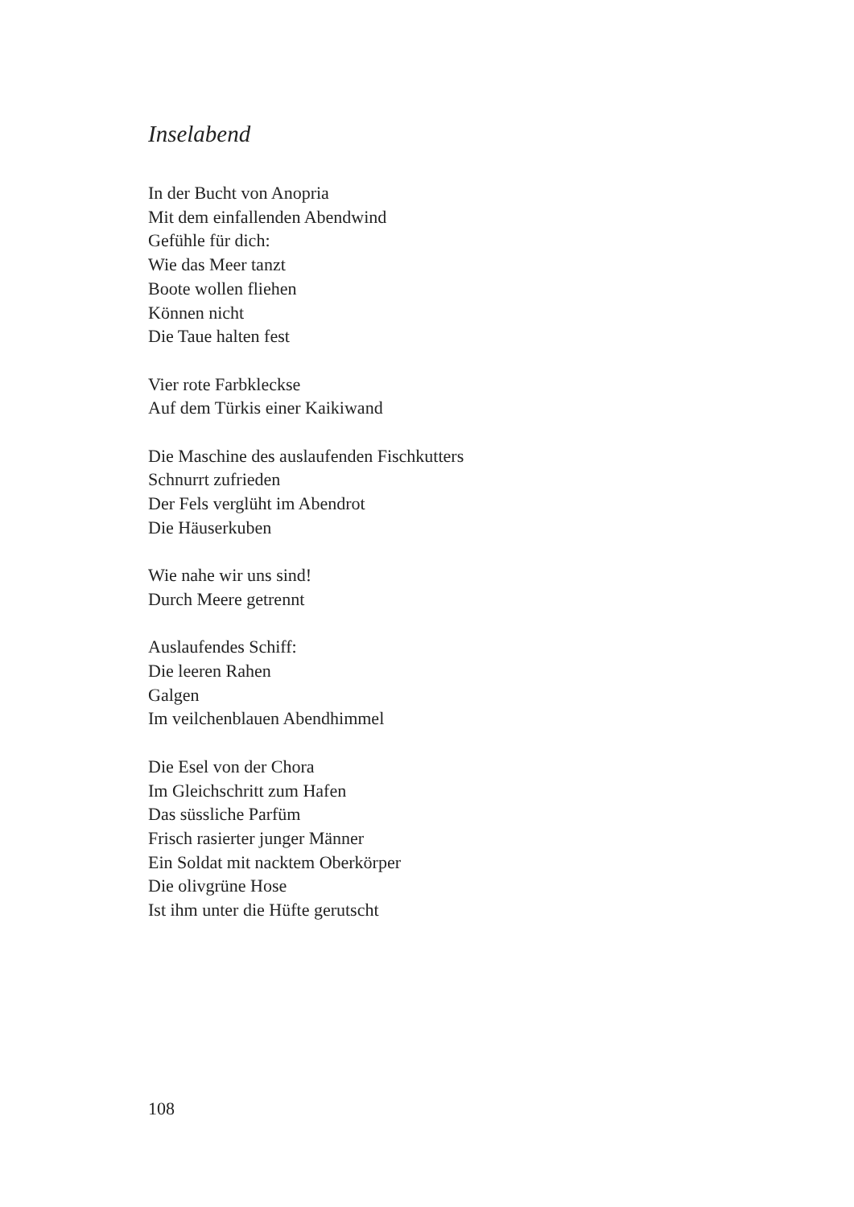Inselabend
In der Bucht von Anopria
Mit dem einfallenden Abendwind
Gefühle für dich:
Wie das Meer tanzt
Boote wollen fliehen
Können nicht
Die Taue halten fest
Vier rote Farbkleckse
Auf dem Türkis einer Kaikiwand
Die Maschine des auslaufenden Fischkutters
Schnurrt zufrieden
Der Fels verglüht im Abendrot
Die Häuserkuben
Wie nahe wir uns sind!
Durch Meere getrennt
Auslaufendes Schiff:
Die leeren Rahen
Galgen
Im veilchenblauen Abendhimmel
Die Esel von der Chora
Im Gleichschritt zum Hafen
Das süssliche Parfüm
Frisch rasierter junger Männer
Ein Soldat mit nacktem Oberkörper
Die olivgrüne Hose
Ist ihm unter die Hüfte gerutscht
108